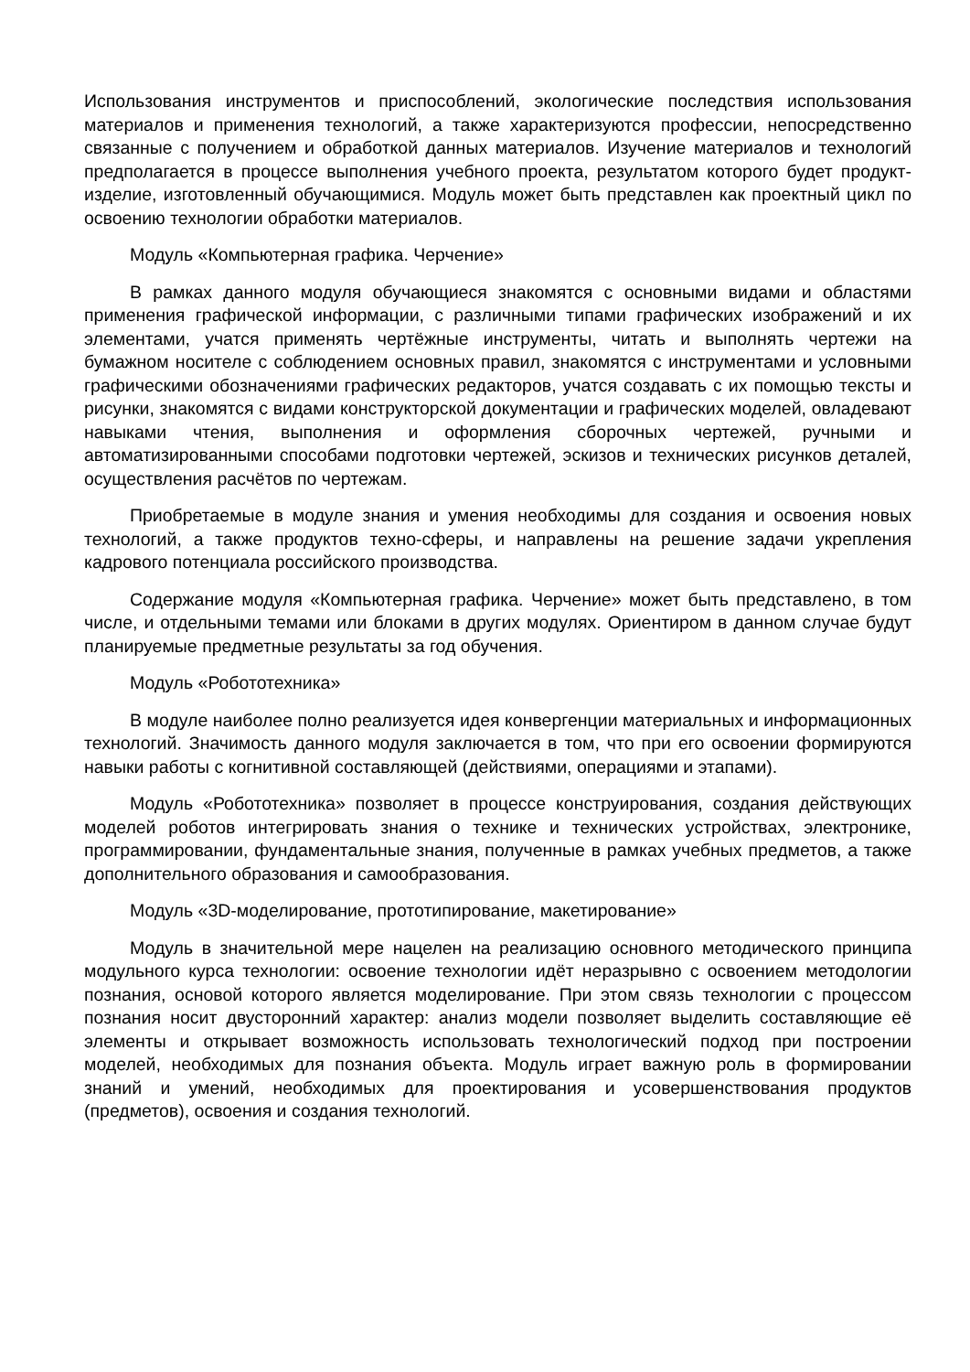Использования инструментов и приспособлений, экологические последствия использования материалов и применения технологий, а также характеризуются профессии, непосредственно связанные с получением и обработкой данных материалов. Изучение материалов и технологий предполагается в процессе выполнения учебного проекта, результатом которого будет продукт-изделие, изготовленный обучающимися. Модуль может быть представлен как проектный цикл по освоению технологии обработки материалов.
Модуль «Компьютерная графика. Черчение»
В рамках данного модуля обучающиеся знакомятся с основными видами и областями применения графической информации, с различными типами графических изображений и их элементами, учатся применять чертёжные инструменты, читать и выполнять чертежи на бумажном носителе с соблюдением основных правил, знакомятся с инструментами и условными графическими обозначениями графических редакторов, учатся создавать с их помощью тексты и рисунки, знакомятся с видами конструкторской документации и графических моделей, овладевают навыками чтения, выполнения и оформления сборочных чертежей, ручными и автоматизированными способами подготовки чертежей, эскизов и технических рисунков деталей, осуществления расчётов по чертежам.
Приобретаемые в модуле знания и умения необходимы для создания и освоения новых технологий, а также продуктов техно-сферы, и направлены на решение задачи укрепления кадрового потенциала российского производства.
Содержание модуля «Компьютерная графика. Черчение» может быть представлено, в том числе, и отдельными темами или блоками в других модулях. Ориентиром в данном случае будут планируемые предметные результаты за год обучения.
Модуль «Робототехника»
В модуле наиболее полно реализуется идея конвергенции материальных и информационных технологий. Значимость данного модуля заключается в том, что при его освоении формируются навыки работы с когнитивной составляющей (действиями, операциями и этапами).
Модуль «Робототехника» позволяет в процессе конструирования, создания действующих моделей роботов интегрировать знания о технике и технических устройствах, электронике, программировании, фундаментальные знания, полученные в рамках учебных предметов, а также дополнительного образования и самообразования.
Модуль «3D-моделирование, прототипирование, макетирование»
Модуль в значительной мере нацелен на реализацию основного методического принципа модульного курса технологии: освоение технологии идёт неразрывно с освоением методологии познания, основой которого является моделирование. При этом связь технологии с процессом познания носит двусторонний характер: анализ модели позволяет выделить составляющие её элементы и открывает возможность использовать технологический подход при построении моделей, необходимых для познания объекта. Модуль играет важную роль в формировании знаний и умений, необходимых для проектирования и усовершенствования продуктов (предметов), освоения и создания технологий.